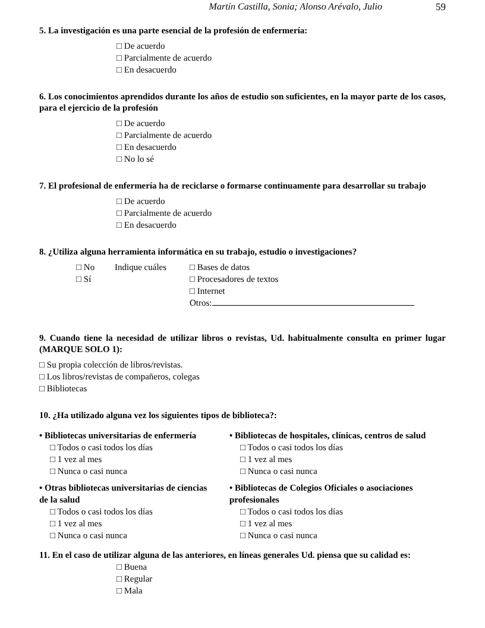Martín Castilla, Sonia; Alonso Arévalo, Julio 59
5. La investigación es una parte esencial de la profesión de enfermería:
□ De acuerdo
□ Parcialmente de acuerdo
□ En desacuerdo
6. Los conocimientos aprendidos durante los años de estudio son suficientes, en la mayor parte de los casos, para el ejercicio de la profesión
□ De acuerdo
□ Parcialmente de acuerdo
□ En desacuerdo
□ No lo sé
7. El profesional de enfermería ha de reciclarse o formarse continuamente para desarrollar su trabajo
□ De acuerdo
□ Parcialmente de acuerdo
□ En desacuerdo
8. ¿Utiliza alguna herramienta informática en su trabajo, estudio o investigaciones?
□ No Indique cuáles □ Bases de datos
□ Sí □ Procesadores de textos
□ Internet
Otros:
9. Cuando tiene la necesidad de utilizar libros o revistas, Ud. habitualmente consulta en primer lugar (MARQUE SOLO 1):
□ Su propia colección de libros/revistas.
□ Los libros/revistas de compañeros, colegas
□ Bibliotecas
10. ¿Ha utilizado alguna vez los siguientes tipos de biblioteca?:
• Bibliotecas universitarias de enfermería
□ Todos o casi todos los días
□ 1 vez al mes
□ Nunca o casi nunca
• Otras bibliotecas universitarias de ciencias de la salud
□ Todos o casi todos los días
□ 1 vez al mes
□ Nunca o casi nunca
• Bibliotecas de hospitales, clínicas, centros de salud
□ Todos o casi todos los días
□ 1 vez al mes
□ Nunca o casi nunca
• Bibliotecas de Colegios Oficiales o asociaciones profesionales
□ Todos o casi todos los días
□ 1 vez al mes
□ Nunca o casi nunca
11. En el caso de utilizar alguna de las anteriores, en líneas generales Ud. piensa que su calidad es:
□ Buena
□ Regular
□ Mala